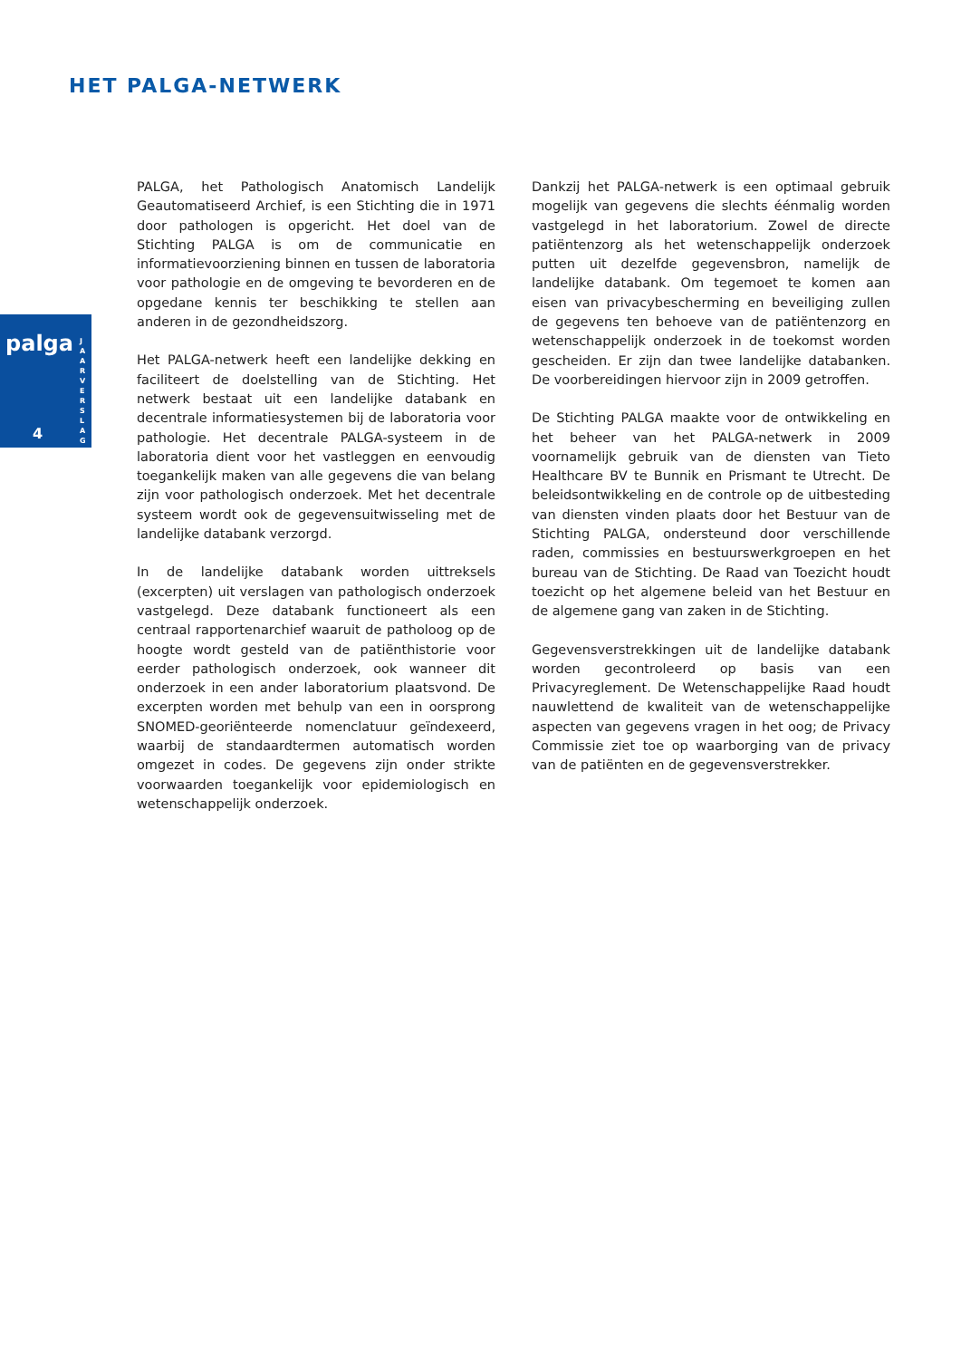HET PALGA-NETWERK
palga
4
J A A R V E R S L A G
PALGA, het Pathologisch Anatomisch Landelijk Geautomatiseerd Archief, is een Stichting die in 1971 door pathologen is opgericht. Het doel van de Stichting PALGA is om de communicatie en informatievoorziening binnen en tussen de laboratoria voor pathologie en de omgeving te bevorderen en de opgedane kennis ter beschikking te stellen aan anderen in de gezondheidszorg.
Het PALGA-netwerk heeft een landelijke dekking en faciliteert de doelstelling van de Stichting. Het netwerk bestaat uit een landelijke databank en decentrale informatiesystemen bij de laboratoria voor pathologie. Het decentrale PALGA-systeem in de laboratoria dient voor het vastleggen en eenvoudig toegankelijk maken van alle gegevens die van belang zijn voor pathologisch onderzoek. Met het decentrale systeem wordt ook de gegevensuitwisseling met de landelijke databank verzorgd.
In de landelijke databank worden uittreksels (excerpten) uit verslagen van pathologisch onderzoek vastgelegd. Deze databank functioneert als een centraal rapportenarchief waaruit de patholoog op de hoogte wordt gesteld van de patiënthistorie voor eerder pathologisch onderzoek, ook wanneer dit onderzoek in een ander laboratorium plaatsvond. De excerpten worden met behulp van een in oorsprong SNOMED-georiënteerde nomenclatuur geïndexeerd, waarbij de standaardtermen automatisch worden omgezet in codes. De gegevens zijn onder strikte voorwaarden toegankelijk voor epidemiologisch en wetenschappelijk onderzoek.
Dankzij het PALGA-netwerk is een optimaal gebruik mogelijk van gegevens die slechts éénmalig worden vastgelegd in het laboratorium. Zowel de directe patiëntenzorg als het wetenschappelijk onderzoek putten uit dezelfde gegevensbron, namelijk de landelijke databank. Om tegemoet te komen aan eisen van privacybescherming en beveiliging zullen de gegevens ten behoeve van de patiëntenzorg en wetenschappelijk onderzoek in de toekomst worden gescheiden. Er zijn dan twee landelijke databanken. De voorbereidingen hiervoor zijn in 2009 getroffen.
De Stichting PALGA maakte voor de ontwikkeling en het beheer van het PALGA-netwerk in 2009 voornamelijk gebruik van de diensten van Tieto Healthcare BV te Bunnik en Prismant te Utrecht. De beleidsontwikkeling en de controle op de uitbesteding van diensten vinden plaats door het Bestuur van de Stichting PALGA, ondersteund door verschillende raden, commissies en bestuurswerkgroepen en het bureau van de Stichting. De Raad van Toezicht houdt toezicht op het algemene beleid van het Bestuur en de algemene gang van zaken in de Stichting.
Gegevensverstrekkingen uit de landelijke databank worden gecontroleerd op basis van een Privacyreglement. De Wetenschappelijke Raad houdt nauwlettend de kwaliteit van de wetenschappelijke aspecten van gegevens vragen in het oog; de Privacy Commissie ziet toe op waarborging van de privacy van de patiënten en de gegevensverstrekker.